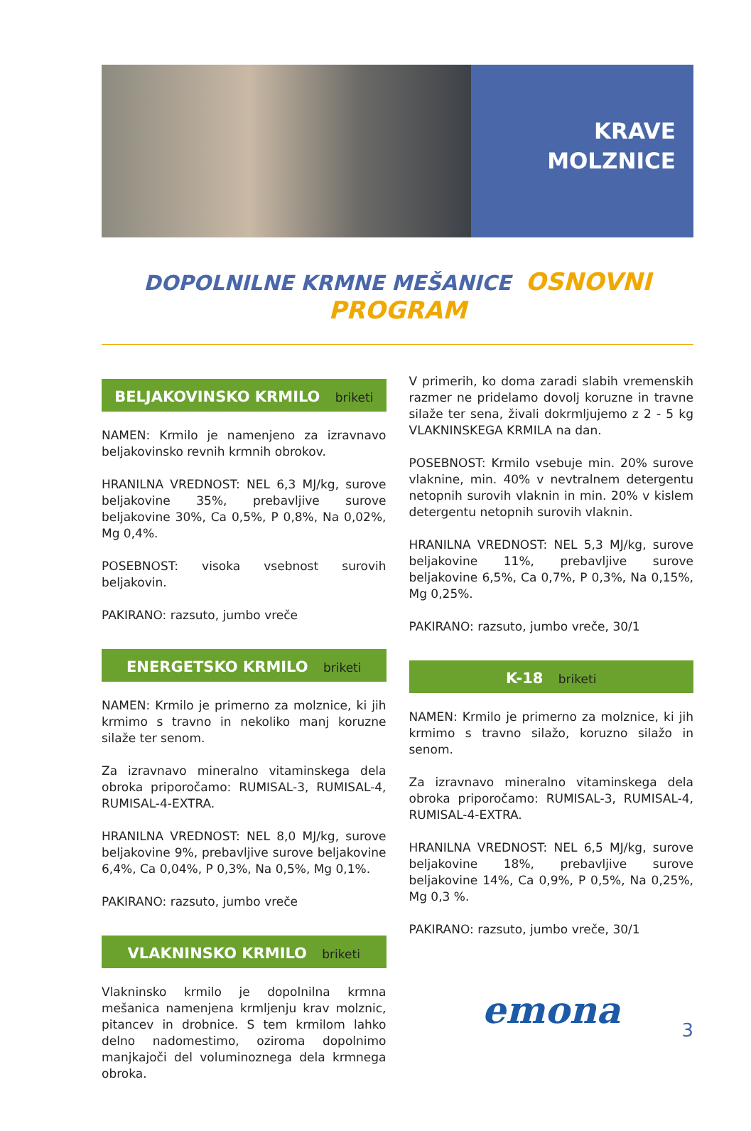KRAVE
MOLZNICE
DOPOLNILNE KRMNE MEŠANICE OSNOVNI PROGRAM
BELJAKOVINSKO KRMILO briketi
NAMEN: Krmilo je namenjeno za izravnavo beljakovinsko revnih krmnih obrokov.
HRANILNA VREDNOST: NEL 6,3 MJ/kg, surove beljakovine 35%, prebavljive surove beljakovine 30%, Ca 0,5%, P 0,8%, Na 0,02%, Mg 0,4%.
POSEBNOST: visoka vsebnost surovih beljakovin.
PAKIRANO: razsuto, jumbo vreče
ENERGETSKO KRMILO briketi
NAMEN: Krmilo je primerno za molznice, ki jih krmimo s travno in nekoliko manj koruzne silaže ter senom.
Za izravnavo mineralno vitaminskega dela obroka priporočamo: RUMISAL-3, RUMISAL-4, RUMISAL-4-EXTRA.
HRANILNA VREDNOST: NEL 8,0 MJ/kg, surove beljakovine 9%, prebavljive surove beljakovine 6,4%, Ca 0,04%, P 0,3%, Na 0,5%, Mg 0,1%.
PAKIRANO: razsuto, jumbo vreče
VLAKNINSKO KRMILO briketi
Vlakninsko krmilo je dopolnilna krmna mešanica namenjena krmljenju krav molznic, pitancev in drobnice. S tem krmilom lahko delno nadomestimo, oziroma dopolnimo manjkajoči del voluminoznega dela krmnega obroka.
V primerih, ko doma zaradi slabih vremenskih razmer ne pridelamo dovolj koruzne in travne silaže ter sena, živali dokrmljujemo z 2 - 5 kg VLAKNINSKEGA KRMILA na dan.
POSEBNOST: Krmilo vsebuje min. 20% surove vlaknine, min. 40% v nevtralnem detergentu netopnih surovih vlaknin in min. 20% v kislem detergentu netopnih surovih vlaknin.
HRANILNA VREDNOST: NEL 5,3 MJ/kg, surove beljakovine 11%, prebavljive surove beljakovine 6,5%, Ca 0,7%, P 0,3%, Na 0,15%, Mg 0,25%.
PAKIRANO: razsuto, jumbo vreče, 30/1
K-18 briketi
NAMEN: Krmilo je primerno za molznice, ki jih krmimo s travno silažo, koruzno silažo in senom.
Za izravnavo mineralno vitaminskega dela obroka priporočamo: RUMISAL-3, RUMISAL-4, RUMISAL-4-EXTRA.
HRANILNA VREDNOST: NEL 6,5 MJ/kg, surove beljakovine 18%, prebavljive surove beljakovine 14%, Ca 0,9%, P 0,5%, Na 0,25%, Mg 0,3 %.
PAKIRANO: razsuto, jumbo vreče, 30/1
emona
3